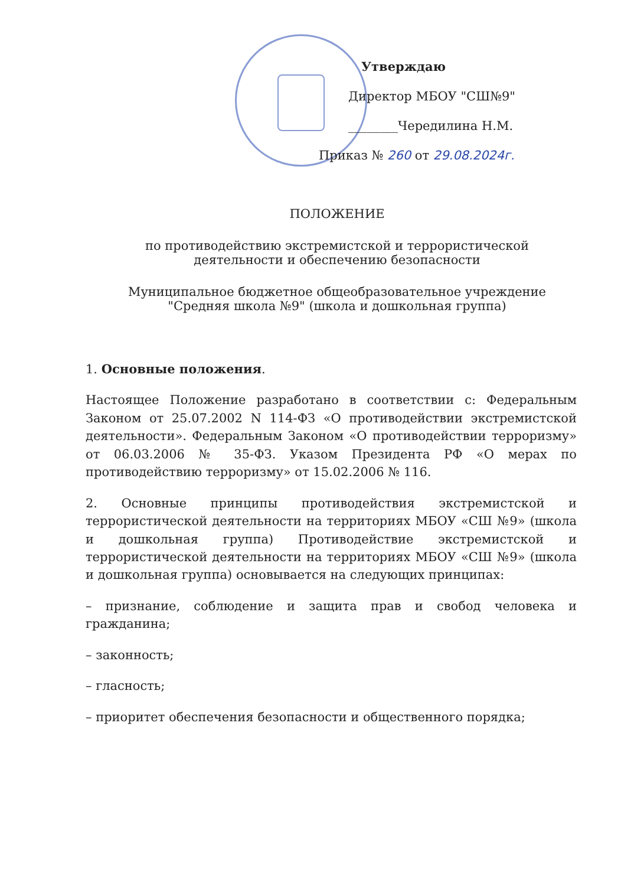Утверждаю
Директор МБОУ "СШ№9"
________Чередилина Н.М.
Приказ № 260 от 29.08.2024г.
ПОЛОЖЕНИЕ
по противодействию экстремистской и террористической
деятельности и обеспечению безопасности
Муниципальное бюджетное общеобразовательное учреждение
"Средняя школа №9" (школа и дошкольная группа)
1. Основные положения.
Настоящее Положение разработано в соответствии с: Федеральным Законом от 25.07.2002 N 114-ФЗ «О противодействии экстремистской деятельности». Федеральным Законом «О противодействии терроризму» от 06.03.2006 № 35-ФЗ. Указом Президента РФ «О мерах по противодействию терроризму» от 15.02.2006 № 116.
2. Основные принципы противодействия экстремистской и террористической деятельности на территориях МБОУ «СШ №9» (школа и дошкольная группа) Противодействие экстремистской и террористической деятельности на территориях МБОУ «СШ №9» (школа и дошкольная группа) основывается на следующих принципах:
– признание, соблюдение и защита прав и свобод человека и гражданина;
– законность;
– гласность;
– приоритет обеспечения безопасности и общественного порядка;